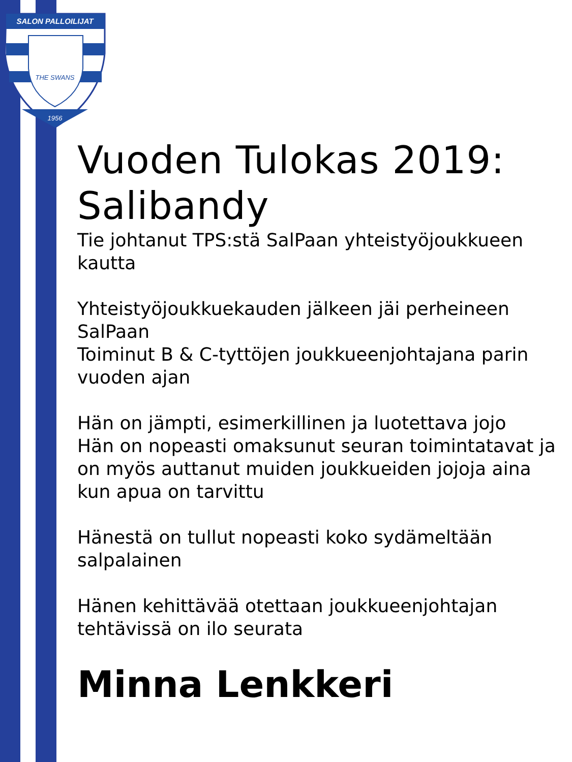SALON PALLOILIJAT
THE SWANS
1956
Vuoden Tulokas 2019: Salibandy
Tie johtanut TPS:stä SalPaan yhteistyöjoukkueen kautta
Yhteistyöjoukkuekauden jälkeen jäi perheineen SalPaan
Toiminut B & C-tyttöjen joukkueenjohtajana parin vuoden ajan
Hän on jämpti, esimerkillinen ja luotettava jojo
Hän on nopeasti omaksunut seuran toimintatavat ja on myös auttanut muiden joukkueiden jojoja aina kun apua on tarvittu
Hänestä on tullut nopeasti koko sydämeltään salpalainen
Hänen kehittävää otettaan joukkueenjohtajan tehtävissä on ilo seurata
Minna Lenkkeri